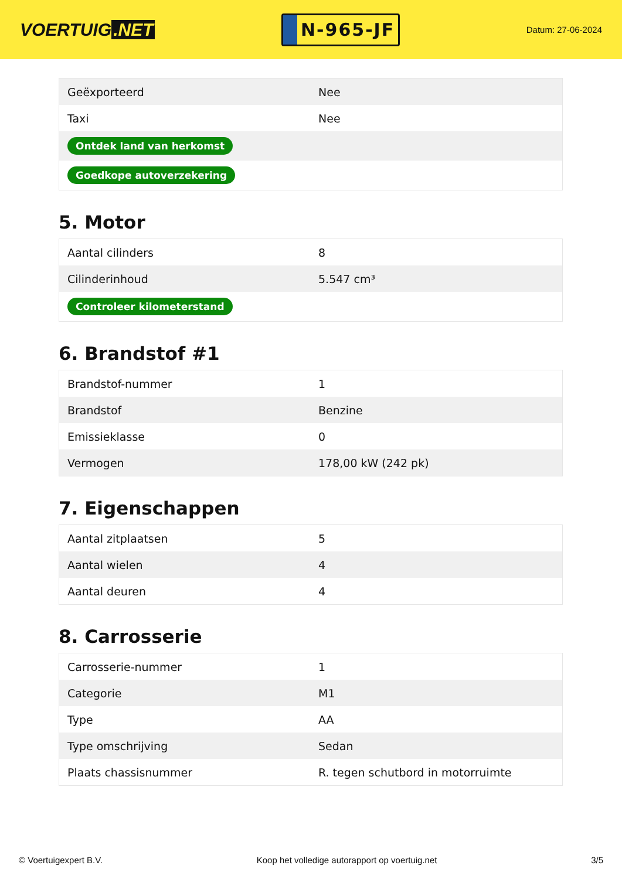VOERTUIG.NET
N-965-JF
Datum: 27-06-2024
| Geëxporteerd | Nee |
| Taxi | Nee |
| Ontdek land van herkomst | |
| Goedkope autoverzekering | |
5. Motor
| Aantal cilinders | 8 |
| Cilinderinhoud | 5.547 cm³ |
| Controleer kilometerstand | |
6. Brandstof #1
| Brandstof-nummer | 1 |
| Brandstof | Benzine |
| Emissieklasse | 0 |
| Vermogen | 178,00 kW (242 pk) |
7. Eigenschappen
| Aantal zitplaatsen | 5 |
| Aantal wielen | 4 |
| Aantal deuren | 4 |
8. Carrosserie
| Carrosserie-nummer | 1 |
| Categorie | M1 |
| Type | AA |
| Type omschrijving | Sedan |
| Plaats chassisnummer | R. tegen schutbord in motorruimte |
© Voertuigexpert B.V. Koop het volledige autorapport op voertuig.net 3/5